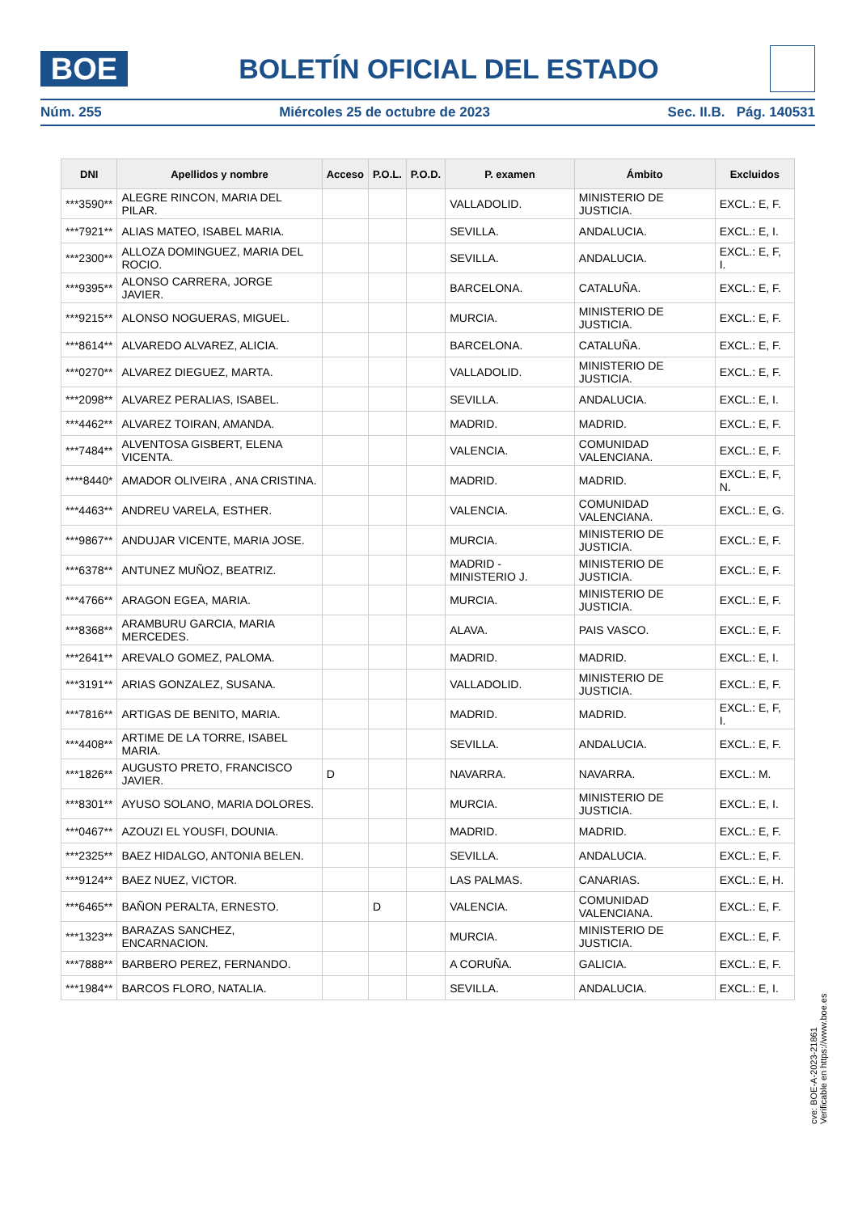BOE
BOLETÍN OFICIAL DEL ESTADO
Núm. 255 Miércoles 25 de octubre de 2023 Sec. II.B. Pág. 140531
| DNI | Apellidos y nombre | Acceso | P.O.L. | P.O.D. | P. examen | Ámbito | Excluidos |
| --- | --- | --- | --- | --- | --- | --- | --- |
| ***3590** | ALEGRE RINCON, MARIA DEL PILAR. | | | | VALLADOLID. | MINISTERIO DE JUSTICIA. | EXCL.: E, F. |
| ***7921** | ALIAS MATEO, ISABEL MARIA. | | | | SEVILLA. | ANDALUCIA. | EXCL.: E, I. |
| ***2300** | ALLOZA DOMINGUEZ, MARIA DEL ROCIO. | | | | SEVILLA. | ANDALUCIA. | EXCL.: E, F, I. |
| ***9395** | ALONSO CARRERA, JORGE JAVIER. | | | | BARCELONA. | CATALUÑA. | EXCL.: E, F. |
| ***9215** | ALONSO NOGUERAS, MIGUEL. | | | | MURCIA. | MINISTERIO DE JUSTICIA. | EXCL.: E, F. |
| ***8614** | ALVAREDO ALVAREZ, ALICIA. | | | | BARCELONA. | CATALUÑA. | EXCL.: E, F. |
| ***0270** | ALVAREZ DIEGUEZ, MARTA. | | | | VALLADOLID. | MINISTERIO DE JUSTICIA. | EXCL.: E, F. |
| ***2098** | ALVAREZ PERALIAS, ISABEL. | | | | SEVILLA. | ANDALUCIA. | EXCL.: E, I. |
| ***4462** | ALVAREZ TOIRAN, AMANDA. | | | | MADRID. | MADRID. | EXCL.: E, F. |
| ***7484** | ALVENTOSA GISBERT, ELENA VICENTA. | | | | VALENCIA. | COMUNIDAD VALENCIANA. | EXCL.: E, F. |
| ****8440* | AMADOR OLIVEIRA , ANA CRISTINA. | | | | MADRID. | MADRID. | EXCL.: E, F, N. |
| ***4463** | ANDREU VARELA, ESTHER. | | | | VALENCIA. | COMUNIDAD VALENCIANA. | EXCL.: E, G. |
| ***9867** | ANDUJAR VICENTE, MARIA JOSE. | | | | MURCIA. | MINISTERIO DE JUSTICIA. | EXCL.: E, F. |
| ***6378** | ANTUNEZ MUÑOZ, BEATRIZ. | | | | MADRID - MINISTERIO J. | MINISTERIO DE JUSTICIA. | EXCL.: E, F. |
| ***4766** | ARAGON EGEA, MARIA. | | | | MURCIA. | MINISTERIO DE JUSTICIA. | EXCL.: E, F. |
| ***8368** | ARAMBURU GARCIA, MARIA MERCEDES. | | | | ALAVA. | PAIS VASCO. | EXCL.: E, F. |
| ***2641** | AREVALO GOMEZ, PALOMA. | | | | MADRID. | MADRID. | EXCL.: E, I. |
| ***3191** | ARIAS GONZALEZ, SUSANA. | | | | VALLADOLID. | MINISTERIO DE JUSTICIA. | EXCL.: E, F. |
| ***7816** | ARTIGAS DE BENITO, MARIA. | | | | MADRID. | MADRID. | EXCL.: E, F, I. |
| ***4408** | ARTIME DE LA TORRE, ISABEL MARIA. | | | | SEVILLA. | ANDALUCIA. | EXCL.: E, F. |
| ***1826** | AUGUSTO PRETO, FRANCISCO JAVIER. | D | | | NAVARRA. | NAVARRA. | EXCL.: M. |
| ***8301** | AYUSO SOLANO, MARIA DOLORES. | | | | MURCIA. | MINISTERIO DE JUSTICIA. | EXCL.: E, I. |
| ***0467** | AZOUZI EL YOUSFI, DOUNIA. | | | | MADRID. | MADRID. | EXCL.: E, F. |
| ***2325** | BAEZ HIDALGO, ANTONIA BELEN. | | | | SEVILLA. | ANDALUCIA. | EXCL.: E, F. |
| ***9124** | BAEZ NUEZ, VICTOR. | | | | LAS PALMAS. | CANARIAS. | EXCL.: E, H. |
| ***6465** | BAÑON PERALTA, ERNESTO. | | D | | VALENCIA. | COMUNIDAD VALENCIANA. | EXCL.: E, F. |
| ***1323** | BARAZAS SANCHEZ, ENCARNACION. | | | | MURCIA. | MINISTERIO DE JUSTICIA. | EXCL.: E, F. |
| ***7888** | BARBERO PEREZ, FERNANDO. | | | | A CORUÑA. | GALICIA. | EXCL.: E, F. |
| ***1984** | BARCOS FLORO, NATALIA. | | | | SEVILLA. | ANDALUCIA. | EXCL.: E, I. |
cve: BOE-A-2023-21861
Verificable en https://www.boe.es